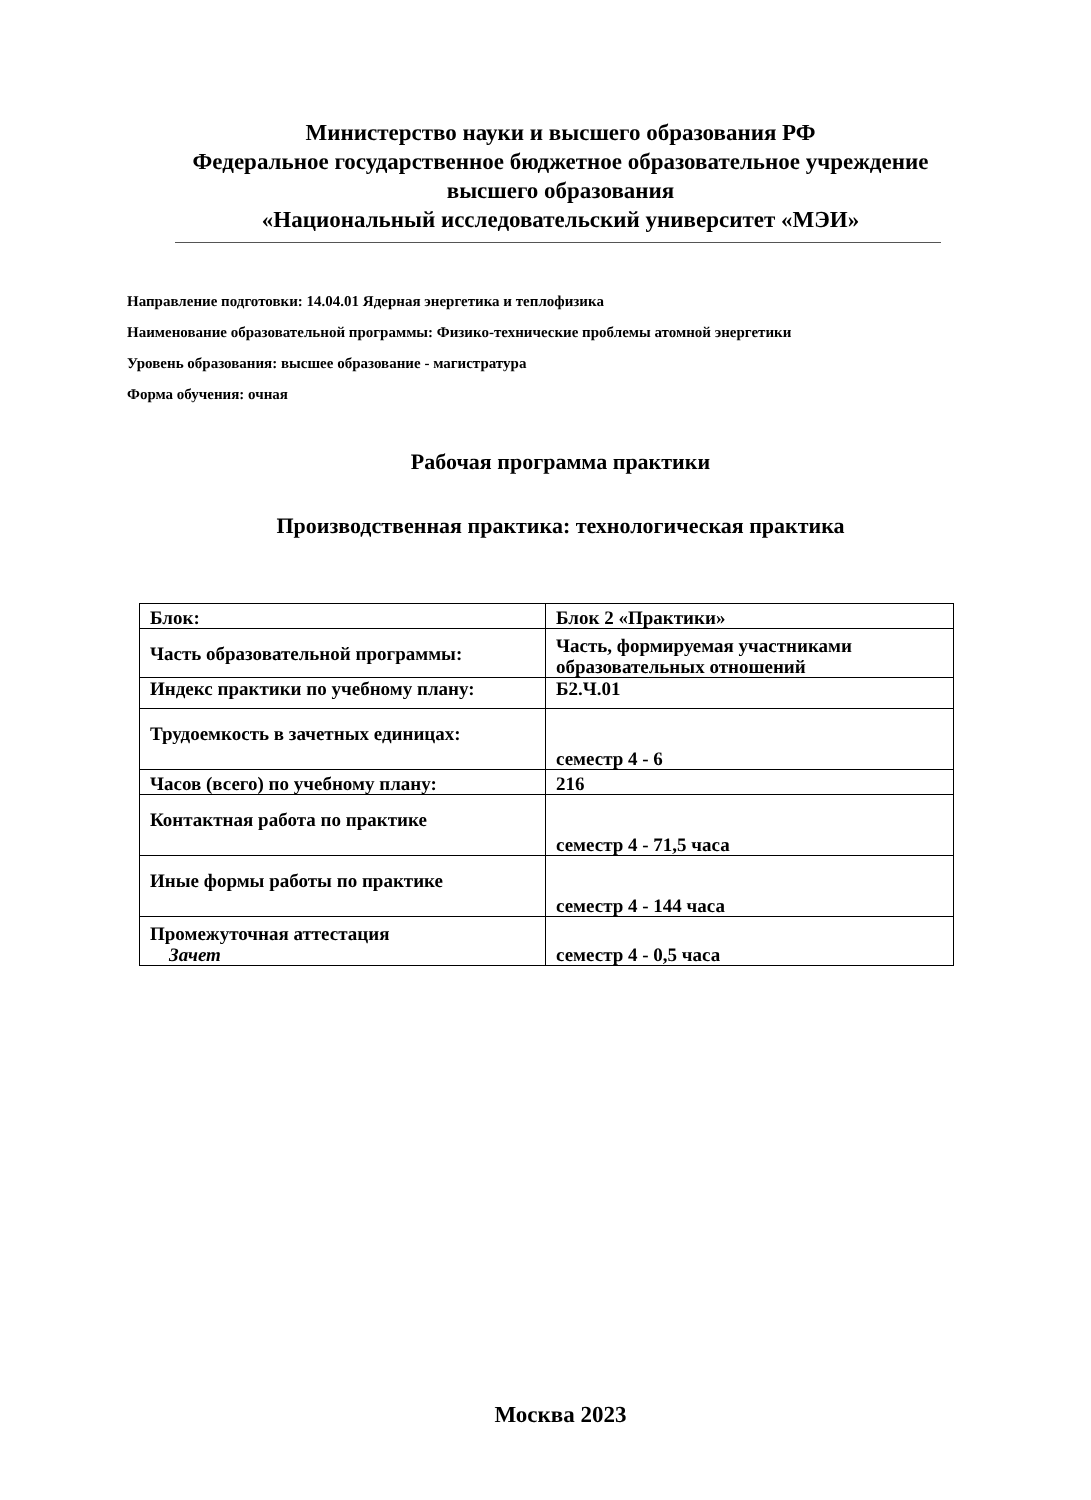Министерство науки и высшего образования РФ
Федеральное государственное бюджетное образовательное учреждение
высшего образования
«Национальный исследовательский университет «МЭИ»
Направление подготовки: 14.04.01 Ядерная энергетика и теплофизика
Наименование образовательной программы: Физико-технические проблемы атомной энергетики
Уровень образования: высшее образование - магистратура
Форма обучения: очная
Рабочая программа практики
Производственная практика: технологическая практика
| Блок: | Блок 2 «Практики» |
| Часть образовательной программы: | Часть, формируемая участниками образовательных отношений |
| Индекс практики по учебному плану: | Б2.Ч.01 |
| Трудоемкость в зачетных единицах: | семестр 4 - 6 |
| Часов (всего) по учебному плану: | 216 |
| Контактная работа по практике | семестр 4 - 71,5 часа |
| Иные формы работы по практике | семестр 4 - 144 часа |
| Промежуточная аттестация Зачет | семестр 4 - 0,5 часа |
Москва 2023